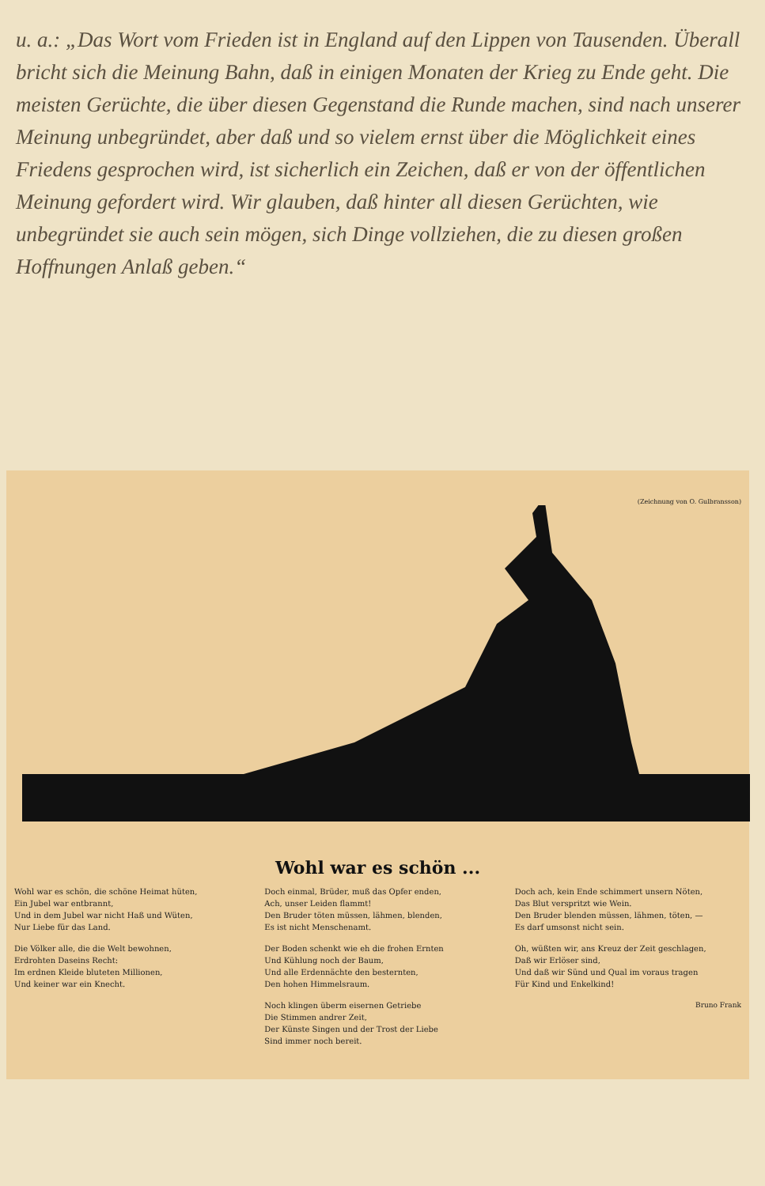u. a.: „Das Wort vom Frieden ist in England auf den Lippen von Tausenden. Überall bricht sich die Meinung Bahn, daß in einigen Monaten der Krieg zu Ende geht. Die meisten Gerüchte, die über diesen Gegenstand die Runde machen, sind nach unserer Meinung unbegründet, aber daß und so vielem ernst über die Möglichkeit eines Friedens gesprochen wird, ist sicherlich ein Zeichen, daß er von der öffentlichen Meinung gefordert wird. Wir glauben, daß hinter all diesen Gerüchten, wie unbegründet sie auch sein mögen, sich Dinge vollziehen, die zu diesen großen Hoffnungen Anlaß geben.“
(Zeichnung von O. Gulbransson)
Wohl war es schön ...
Wohl war es schön, die schöne Heimat hüten,
Ein Jubel war entbrannt,
Und in dem Jubel war nicht Haß und Wüten,
Nur Liebe für das Land.
Die Völker alle, die die Welt bewohnen,
Erdrohten Daseins Recht:
Im erdnen Kleide bluteten Millionen,
Und keiner war ein Knecht.
Doch einmal, Brüder, muß das Opfer enden,
Ach, unser Leiden flammt!
Den Bruder töten müssen, lähmen, blenden,
Es ist nicht Menschenamt.
Der Boden schenkt wie eh die frohen Ernten
Und Kühlung noch der Baum,
Und alle Erdennächte den besternten,
Den hohen Himmelsraum.
Noch klingen überm eisernen Getriebe
Die Stimmen andrer Zeit,
Der Künste Singen und der Trost der Liebe
Sind immer noch bereit.
Doch ach, kein Ende schimmert unsern Nöten,
Das Blut verspritzt wie Wein.
Den Bruder blenden müssen, lähmen, töten, —
Es darf umsonst nicht sein.
Oh, wüßten wir, ans Kreuz der Zeit geschlagen,
Daß wir Erlöser sind,
Und daß wir Sünd und Qual im voraus tragen
Für Kind und Enkelkind!
Bruno Frank